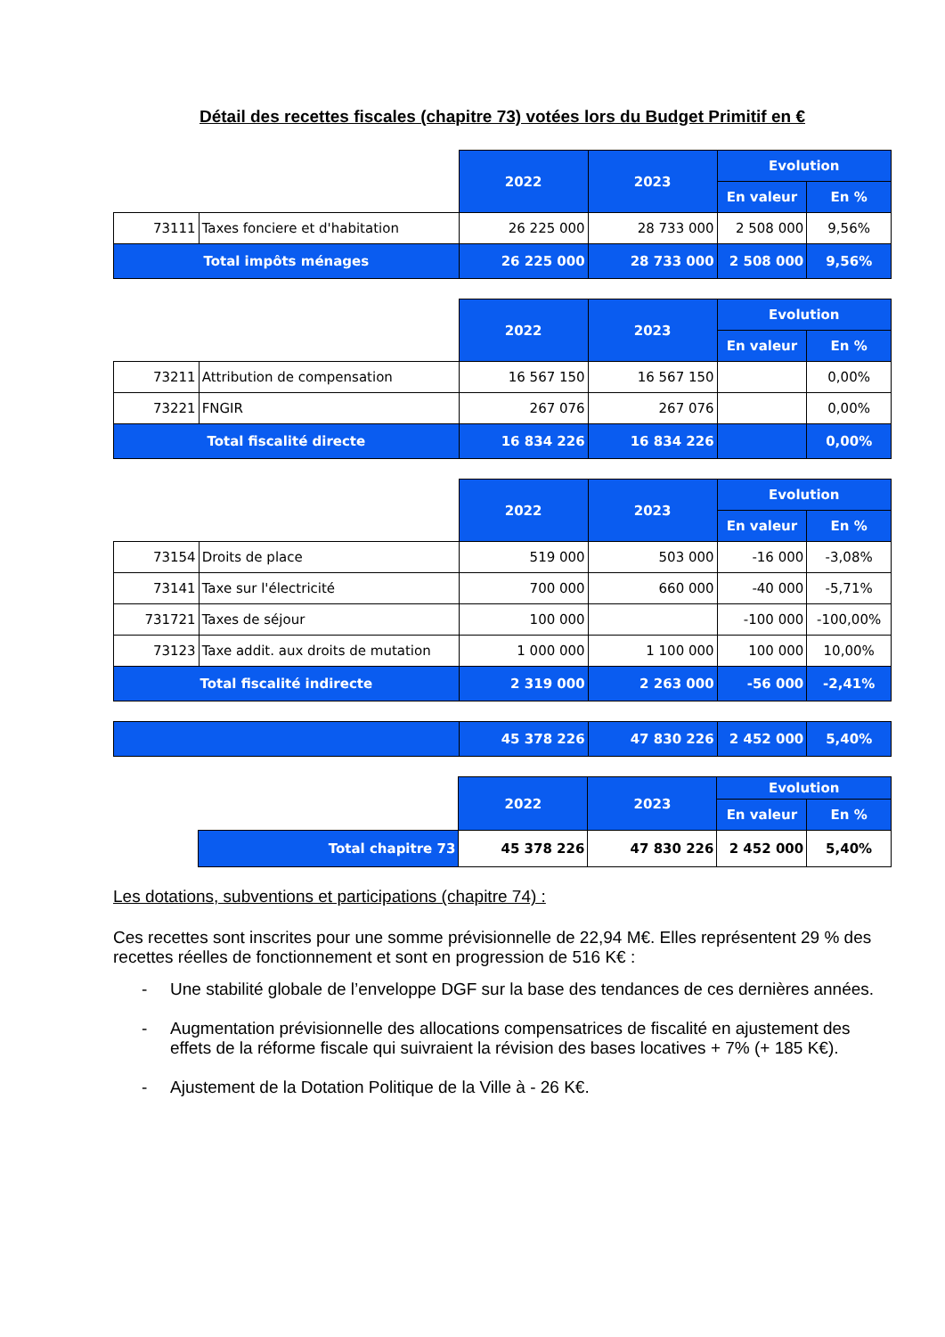Détail des recettes fiscales (chapitre 73) votées lors du Budget Primitif en €
| | | 2022 | 2023 | Evolution | |
| | | | | En valeur | En % |
| 73111 | Taxes fonciere et d'habitation | 26 225 000 | 28 733 000 | 2 508 000 | 9,56% |
| Total impôts ménages | | 26 225 000 | 28 733 000 | 2 508 000 | 9,56% |
| | | 2022 | 2023 | Evolution | |
| | | | | En valeur | En % |
| 73211 | Attribution de compensation | 16 567 150 | 16 567 150 | | 0,00% |
| 73221 | FNGIR | 267 076 | 267 076 | | 0,00% |
| Total fiscalité directe | | 16 834 226 | 16 834 226 | | 0,00% |
| | | 2022 | 2023 | Evolution | |
| | | | | En valeur | En % |
| 73154 | Droits de place | 519 000 | 503 000 | -16 000 | -3,08% |
| 73141 | Taxe sur l'électricité | 700 000 | 660 000 | -40 000 | -5,71% |
| 731721 | Taxes de séjour | 100 000 | | -100 000 | -100,00% |
| 73123 | Taxe addit. aux droits de mutation | 1 000 000 | 1 100 000 | 100 000 | 10,00% |
| Total fiscalité indirecte | | 2 319 000 | 2 263 000 | -56 000 | -2,41% |
| | 45 378 226 | 47 830 226 | 2 452 000 | 5,40% |
| | | 2022 | 2023 | Evolution | |
| | | | | En valeur | En % |
| | Total chapitre 73 | 45 378 226 | 47 830 226 | 2 452 000 | 5,40% |
Les dotations, subventions et participations (chapitre 74) :
Ces recettes sont inscrites pour une somme prévisionnelle de 22,94 M€. Elles représentent 29 % des recettes réelles de fonctionnement et sont en progression de 516 K€ :
- Une stabilité globale de l’enveloppe DGF sur la base des tendances de ces dernières années.
- Augmentation prévisionnelle des allocations compensatrices de fiscalité en ajustement des effets de la réforme fiscale qui suivraient la révision des bases locatives + 7% (+ 185 K€).
- Ajustement de la Dotation Politique de la Ville à - 26 K€.